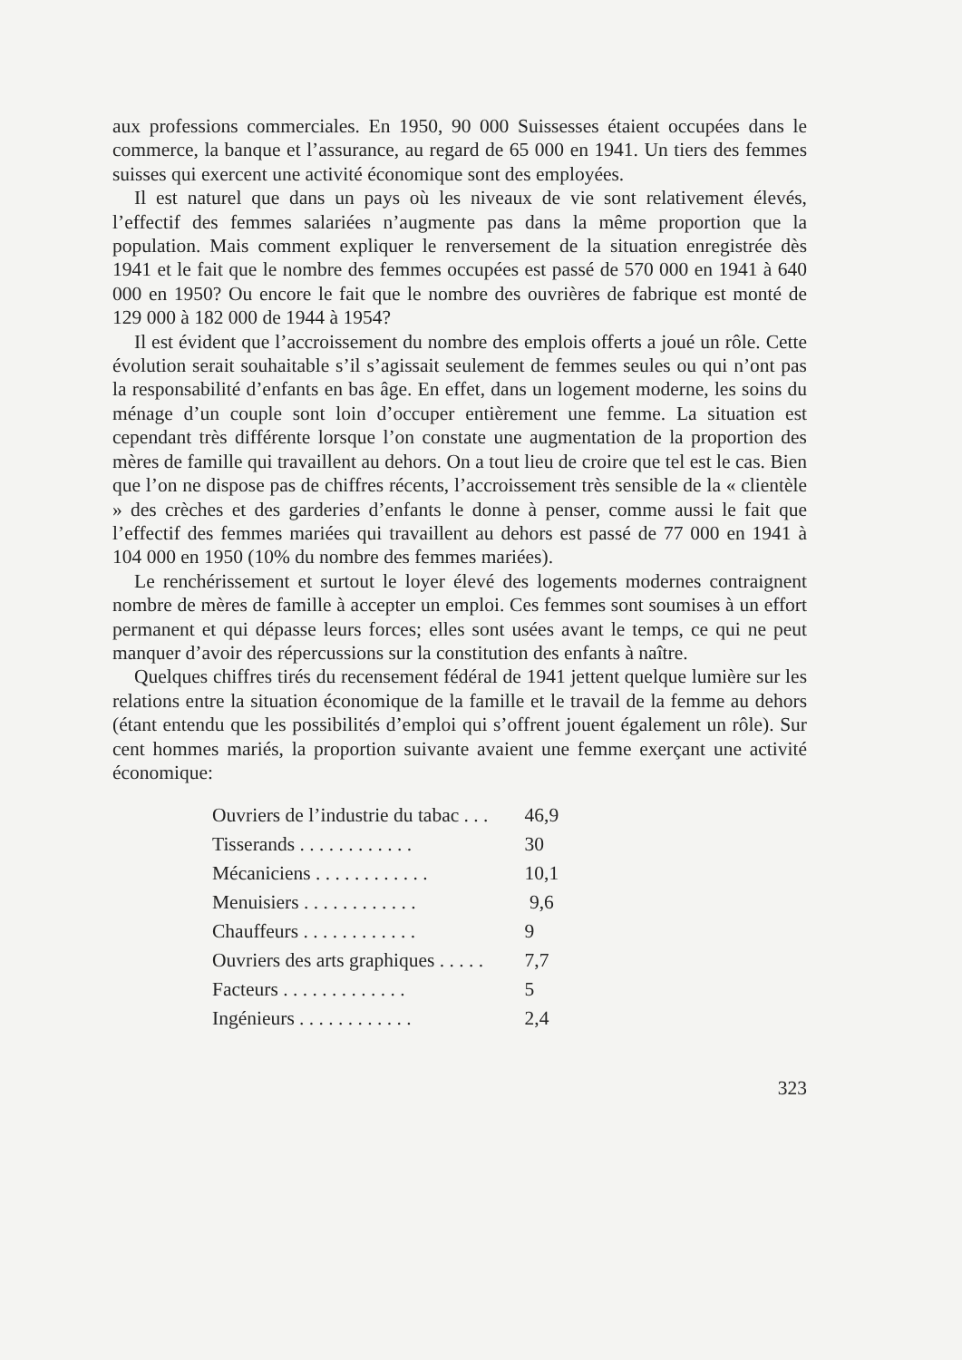aux professions commerciales. En 1950, 90 000 Suissesses étaient occupées dans le commerce, la banque et l’assurance, au regard de 65 000 en 1941. Un tiers des femmes suisses qui exercent une activité économique sont des employées.
Il est naturel que dans un pays où les niveaux de vie sont relativement élevés, l’effectif des femmes salariées n’augmente pas dans la même proportion que la population. Mais comment expliquer le renversement de la situation enregistrée dès 1941 et le fait que le nombre des femmes occupées est passé de 570 000 en 1941 à 640 000 en 1950? Ou encore le fait que le nombre des ouvrières de fabrique est monté de 129 000 à 182 000 de 1944 à 1954?
Il est évident que l’accroissement du nombre des emplois offerts a joué un rôle. Cette évolution serait souhaitable s’il s’agissait seulement de femmes seules ou qui n’ont pas la responsabilité d’enfants en bas âge. En effet, dans un logement moderne, les soins du ménage d’un couple sont loin d’occuper entièrement une femme. La situation est cependant très différente lorsque l’on constate une augmentation de la proportion des mères de famille qui travaillent au dehors. On a tout lieu de croire que tel est le cas. Bien que l’on ne dispose pas de chiffres récents, l’accroissement très sensible de la « clientèle » des crèches et des garderies d’enfants le donne à penser, comme aussi le fait que l’effectif des femmes mariées qui travaillent au dehors est passé de 77 000 en 1941 à 104 000 en 1950 (10% du nombre des femmes mariées).
Le renchérissement et surtout le loyer élevé des logements modernes contraignent nombre de mères de famille à accepter un emploi. Ces femmes sont soumises à un effort permanent et qui dépasse leurs forces; elles sont usées avant le temps, ce qui ne peut manquer d’avoir des répercussions sur la constitution des enfants à naître.
Quelques chiffres tirés du recensement fédéral de 1941 jettent quelque lumière sur les relations entre la situation économique de la famille et le travail de la femme au dehors (étant entendu que les possibilités d’emploi qui s’offrent jouent également un rôle). Sur cent hommes mariés, la proportion suivante avaient une femme exerçant une activité économique:
| Ouvriers de l’industrie du tabac . . . | 46,9 |
| Tisserands . . . . . . . . . . . . | 30 |
| Mécaniciens . . . . . . . . . . . . | 10,1 |
| Menuisiers . . . . . . . . . . . . | 9,6 |
| Chauffeurs . . . . . . . . . . . . | 9 |
| Ouvriers des arts graphiques . . . . . | 7,7 |
| Facteurs . . . . . . . . . . . . . | 5 |
| Ingénieurs . . . . . . . . . . . . | 2,4 |
323